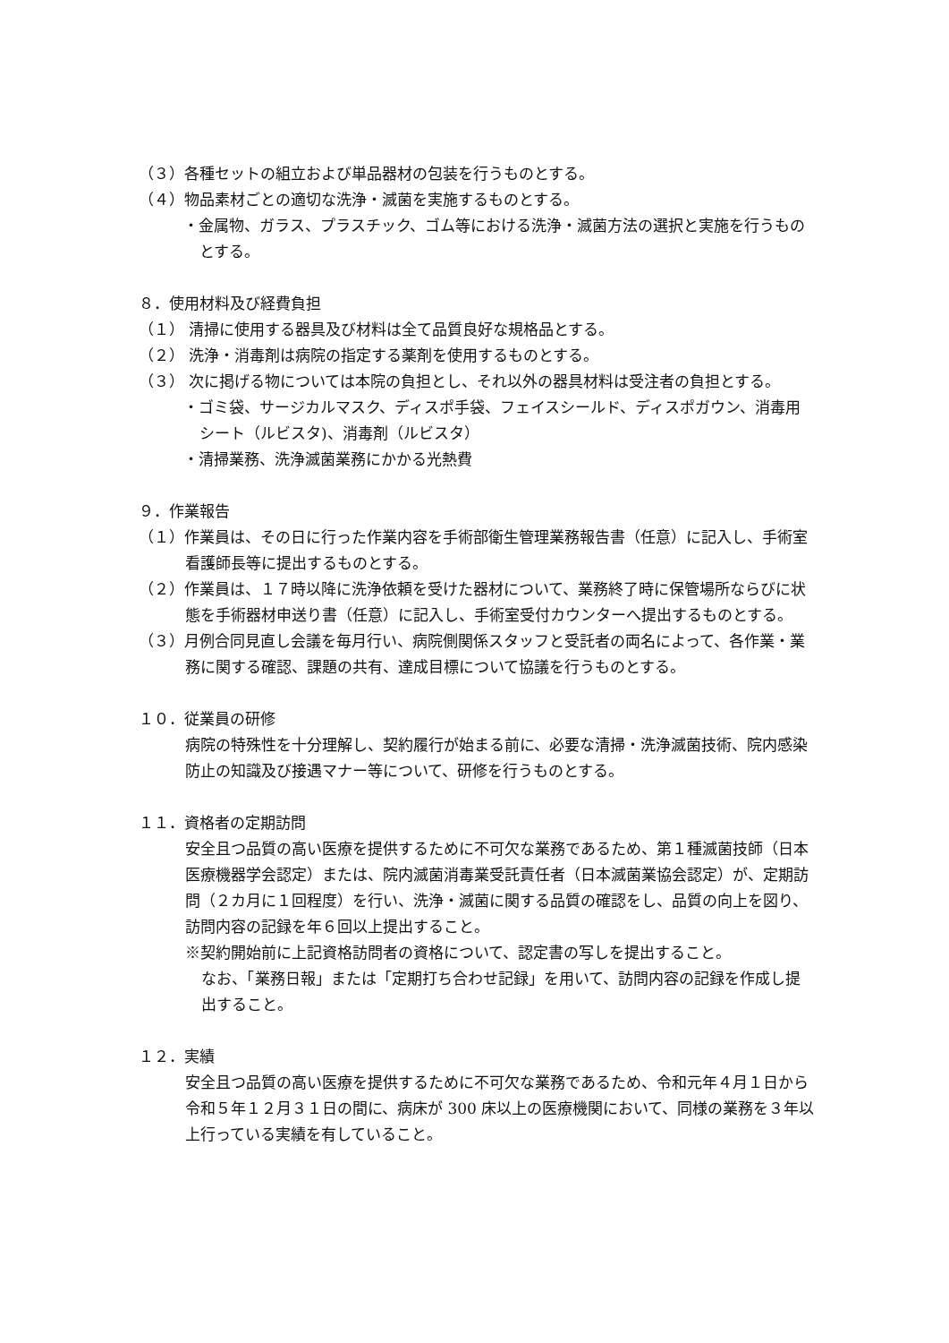（３）各種セットの組立および単品器材の包装を行うものとする。
（４）物品素材ごとの適切な洗浄・滅菌を実施するものとする。
・金属物、ガラス、プラスチック、ゴム等における洗浄・滅菌方法の選択と実施を行うものとする。
８．使用材料及び経費負担
（１） 清掃に使用する器具及び材料は全て品質良好な規格品とする。
（２） 洗浄・消毒剤は病院の指定する薬剤を使用するものとする。
（３） 次に掲げる物については本院の負担とし、それ以外の器具材料は受注者の負担とする。
・ゴミ袋、サージカルマスク、ディスポ手袋、フェイスシールド、ディスポガウン、消毒用シート（ルビスタ)、消毒剤（ルビスタ）
・清掃業務、洗浄滅菌業務にかかる光熱費
９．作業報告
（１）作業員は、その日に行った作業内容を手術部衛生管理業務報告書（任意）に記入し、手術室看護師長等に提出するものとする。
（２）作業員は、１７時以降に洗浄依頼を受けた器材について、業務終了時に保管場所ならびに状態を手術器材申送り書（任意）に記入し、手術室受付カウンターへ提出するものとする。
（３）月例合同見直し会議を毎月行い、病院側関係スタッフと受託者の両名によって、各作業・業務に関する確認、課題の共有、達成目標について協議を行うものとする。
１０．従業員の研修
病院の特殊性を十分理解し、契約履行が始まる前に、必要な清掃・洗浄滅菌技術、院内感染防止の知識及び接遇マナー等について、研修を行うものとする。
１１．資格者の定期訪問
安全且つ品質の高い医療を提供するために不可欠な業務であるため、第１種滅菌技師（日本医療機器学会認定）または、院内滅菌消毒業受託責任者（日本滅菌業協会認定）が、定期訪問（２カ月に１回程度）を行い、洗浄・滅菌に関する品質の確認をし、品質の向上を図り、訪問内容の記録を年６回以上提出すること。
※契約開始前に上記資格訪問者の資格について、認定書の写しを提出すること。
なお、「業務日報」または「定期打ち合わせ記録」を用いて、訪問内容の記録を作成し提出すること。
１２．実績
安全且つ品質の高い医療を提供するために不可欠な業務であるため、令和元年４月１日から令和５年１２月３１日の間に、病床が 300 床以上の医療機関において、同様の業務を３年以上行っている実績を有していること。